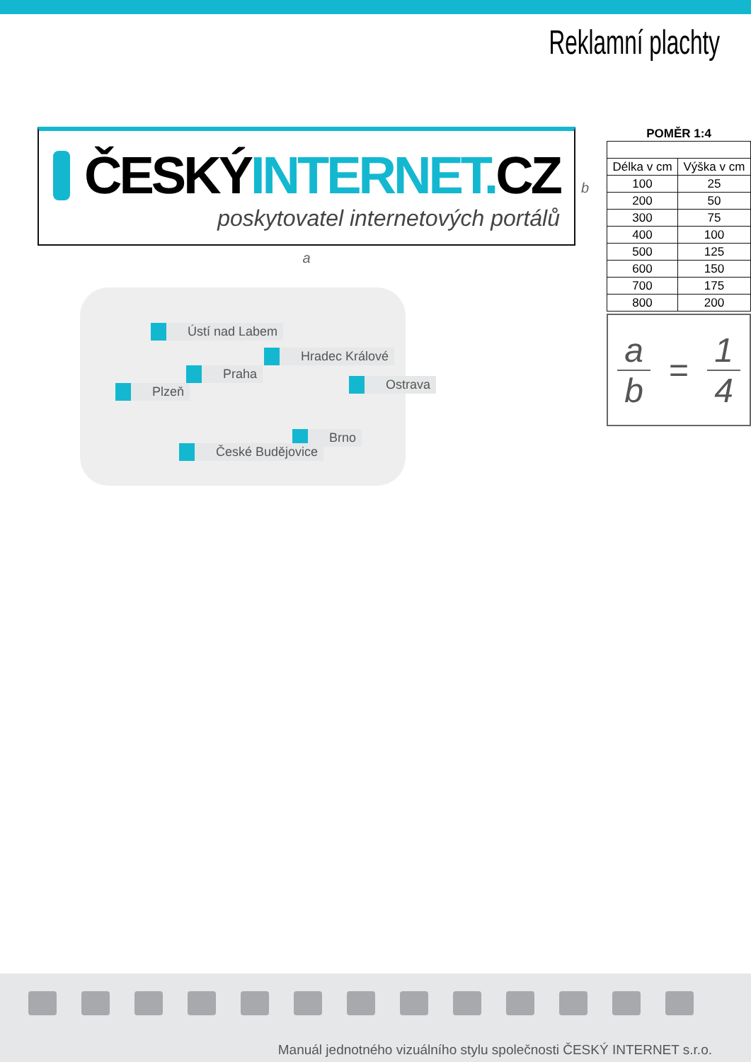Reklamní plachty
ČESKÝ INTERNET. CZ
poskytovatel internetových portálů
a
Ústí nad Labem
Hradec Králové
Praha
Plzeň Ostrava
Brno
České Budějovice
b
POMĚR 1:4
| Délka v cm | Výška v cm |
| --- | --- |
| 100 | 25 |
| 200 | 50 |
| 300 | 75 |
| 400 | 100 |
| 500 | 125 |
| 600 | 150 |
| 700 | 175 |
| 800 | 200 |
a
b
=
1
4
Manuál jednotného vizuálního stylu společnosti ČESKÝ INTERNET s.r.o.